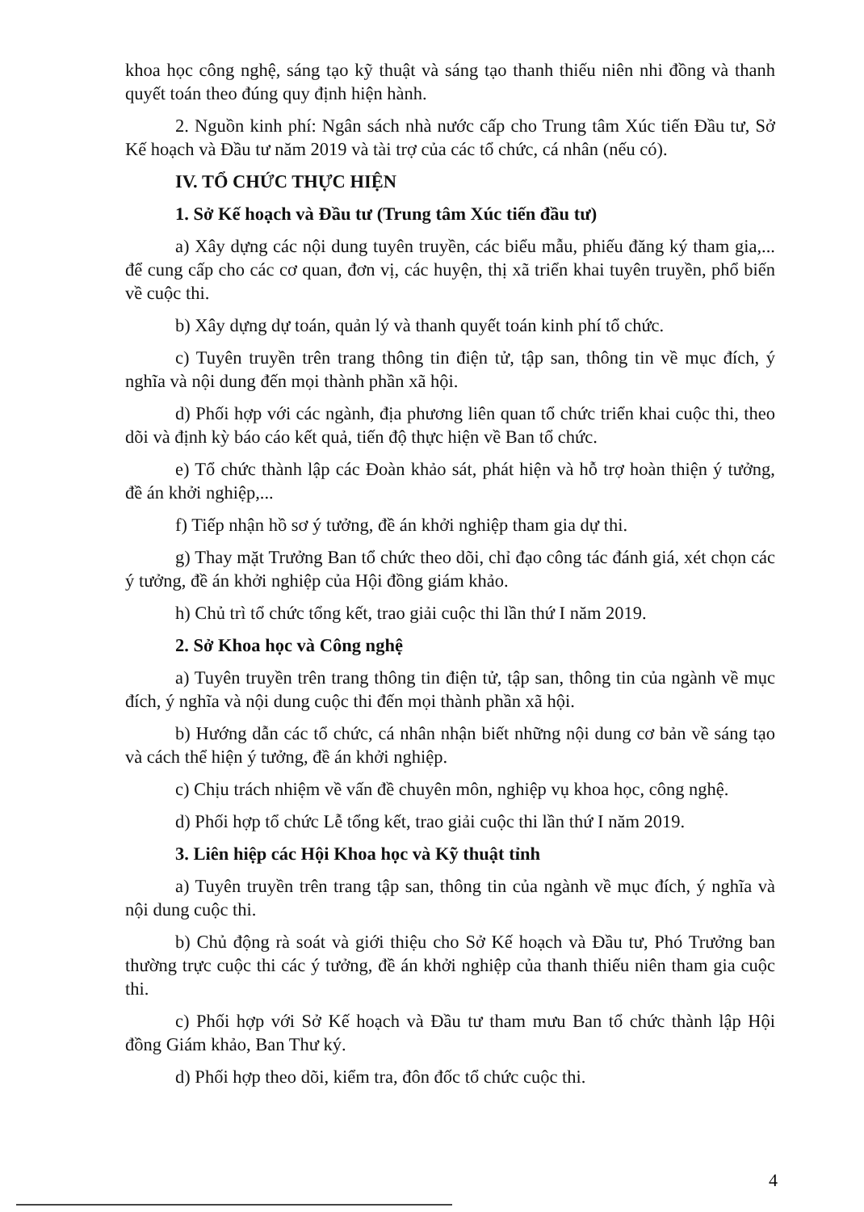khoa học công nghệ, sáng tạo kỹ thuật và sáng tạo thanh thiếu niên nhi đồng và thanh quyết toán theo đúng quy định hiện hành.
2. Nguồn kinh phí: Ngân sách nhà nước cấp cho Trung tâm Xúc tiến Đầu tư, Sở Kế hoạch và Đầu tư năm 2019 và tài trợ của các tổ chức, cá nhân (nếu có).
IV. TỔ CHỨC THỰC HIỆN
1. Sở Kế hoạch và Đầu tư (Trung tâm Xúc tiến đầu tư)
a) Xây dựng các nội dung tuyên truyền, các biểu mẫu, phiếu đăng ký tham gia,... để cung cấp cho các cơ quan, đơn vị, các huyện, thị xã triển khai tuyên truyền, phổ biến về cuộc thi.
b) Xây dựng dự toán, quản lý và thanh quyết toán kinh phí tổ chức.
c) Tuyên truyền trên trang thông tin điện tử, tập san, thông tin về mục đích, ý nghĩa và nội dung đến mọi thành phần xã hội.
d) Phối hợp với các ngành, địa phương liên quan tổ chức triển khai cuộc thi, theo dõi và định kỳ báo cáo kết quả, tiến độ thực hiện về Ban tổ chức.
e) Tổ chức thành lập các Đoàn khảo sát, phát hiện và hỗ trợ hoàn thiện ý tưởng, đề án khởi nghiệp,...
f) Tiếp nhận hồ sơ ý tưởng, đề án khởi nghiệp tham gia dự thi.
g) Thay mặt Trưởng Ban tổ chức theo dõi, chỉ đạo công tác đánh giá, xét chọn các ý tưởng, đề án khởi nghiệp của Hội đồng giám khảo.
h) Chủ trì tổ chức tổng kết, trao giải cuộc thi lần thứ I năm 2019.
2. Sở Khoa học và Công nghệ
a) Tuyên truyền trên trang thông tin điện tử, tập san, thông tin của ngành về mục đích, ý nghĩa và nội dung cuộc thi đến mọi thành phần xã hội.
b) Hướng dẫn các tổ chức, cá nhân nhận biết những nội dung cơ bản về sáng tạo và cách thể hiện ý tưởng, đề án khởi nghiệp.
c) Chịu trách nhiệm về vấn đề chuyên môn, nghiệp vụ khoa học, công nghệ.
d) Phối hợp tổ chức Lễ tổng kết, trao giải cuộc thi lần thứ I năm 2019.
3. Liên hiệp các Hội Khoa học và Kỹ thuật tỉnh
a) Tuyên truyền trên trang tập san, thông tin của ngành về mục đích, ý nghĩa và nội dung cuộc thi.
b) Chủ động rà soát và giới thiệu cho Sở Kế hoạch và Đầu tư, Phó Trưởng ban thường trực cuộc thi các ý tưởng, đề án khởi nghiệp của thanh thiếu niên tham gia cuộc thi.
c) Phối hợp với Sở Kế hoạch và Đầu tư tham mưu Ban tổ chức thành lập Hội đồng Giám khảo, Ban Thư ký.
d) Phối hợp theo dõi, kiểm tra, đôn đốc tổ chức cuộc thi.
4